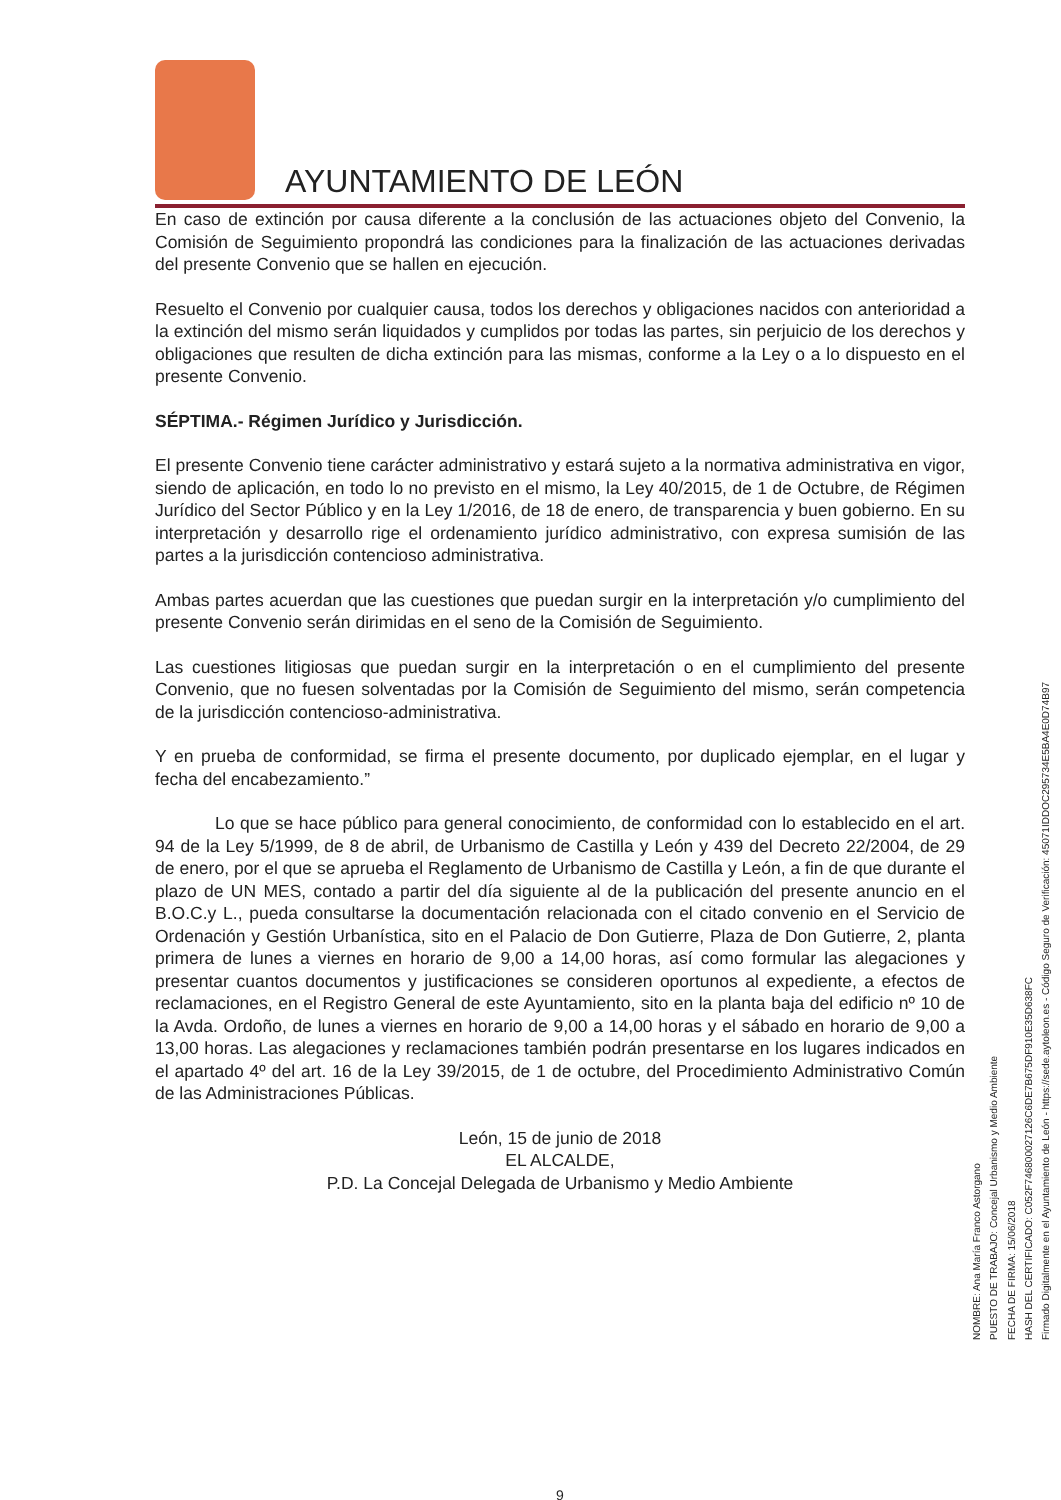AYUNTAMIENTO DE LEÓN
En caso de extinción por causa diferente a la conclusión de las actuaciones objeto del Convenio, la Comisión de Seguimiento propondrá las condiciones para la finalización de las actuaciones derivadas del presente Convenio que se hallen en ejecución.
Resuelto el Convenio por cualquier causa, todos los derechos y obligaciones nacidos con anterioridad a la extinción del mismo serán liquidados y cumplidos por todas las partes, sin perjuicio de los derechos y obligaciones que resulten de dicha extinción para las mismas, conforme a la Ley o a lo dispuesto en el presente Convenio.
SÉPTIMA.- Régimen Jurídico y Jurisdicción.
El presente Convenio tiene carácter administrativo y estará sujeto a la normativa administrativa en vigor, siendo de aplicación, en todo lo no previsto en el mismo, la Ley 40/2015, de 1 de Octubre, de Régimen Jurídico del Sector Público y en la Ley 1/2016, de 18 de enero, de transparencia y buen gobierno. En su interpretación y desarrollo rige el ordenamiento jurídico administrativo, con expresa sumisión de las partes a la jurisdicción contencioso administrativa.
Ambas partes acuerdan que las cuestiones que puedan surgir en la interpretación y/o cumplimiento del presente Convenio serán dirimidas en el seno de la Comisión de Seguimiento.
Las cuestiones litigiosas que puedan surgir en la interpretación o en el cumplimiento del presente Convenio, que no fuesen solventadas por la Comisión de Seguimiento del mismo, serán competencia de la jurisdicción contencioso-administrativa.
Y en prueba de conformidad, se firma el presente documento, por duplicado ejemplar, en el lugar y fecha del encabezamiento.”
Lo que se hace público para general conocimiento, de conformidad con lo establecido en el art. 94 de la Ley 5/1999, de 8 de abril, de Urbanismo de Castilla y León y 439 del Decreto 22/2004, de 29 de enero, por el que se aprueba el Reglamento de Urbanismo de Castilla y León, a fin de que durante el plazo de UN MES, contado a partir del día siguiente al de la publicación del presente anuncio en el B.O.C.y L., pueda consultarse la documentación relacionada con el citado convenio en el Servicio de Ordenación y Gestión Urbanística, sito en el Palacio de Don Gutierre, Plaza de Don Gutierre, 2, planta primera de lunes a viernes en horario de 9,00 a 14,00 horas, así como formular las alegaciones y presentar cuantos documentos y justificaciones se consideren oportunos al expediente, a efectos de reclamaciones, en el Registro General de este Ayuntamiento, sito en la planta baja del edificio nº 10 de la Avda. Ordoño, de lunes a viernes en horario de 9,00 a 14,00 horas y el sábado en horario de 9,00 a 13,00 horas. Las alegaciones y reclamaciones también podrán presentarse en los lugares indicados en el apartado 4º del art. 16 de la Ley 39/2015, de 1 de octubre, del Procedimiento Administrativo Común de las Administraciones Públicas.
León, 15 de junio de 2018
EL ALCALDE,
P.D. La Concejal Delegada de Urbanismo y Medio Ambiente
9
NOMBRE: Ana María Franco Astorgano
PUESTO DE TRABAJO: Concejal Urbanismo y Medio Ambiente
FECHA DE FIRMA: 15/06/2018
HASH DEL CERTIFICADO: C052F7468000271​26C6DE7B675DF910E35D638FC
Firmado Digitalmente en el Ayuntamiento de León - https://sede.aytoleon.es - Código Seguro de Verificación: 45071IDDOC295734E5BA4E0D74B97